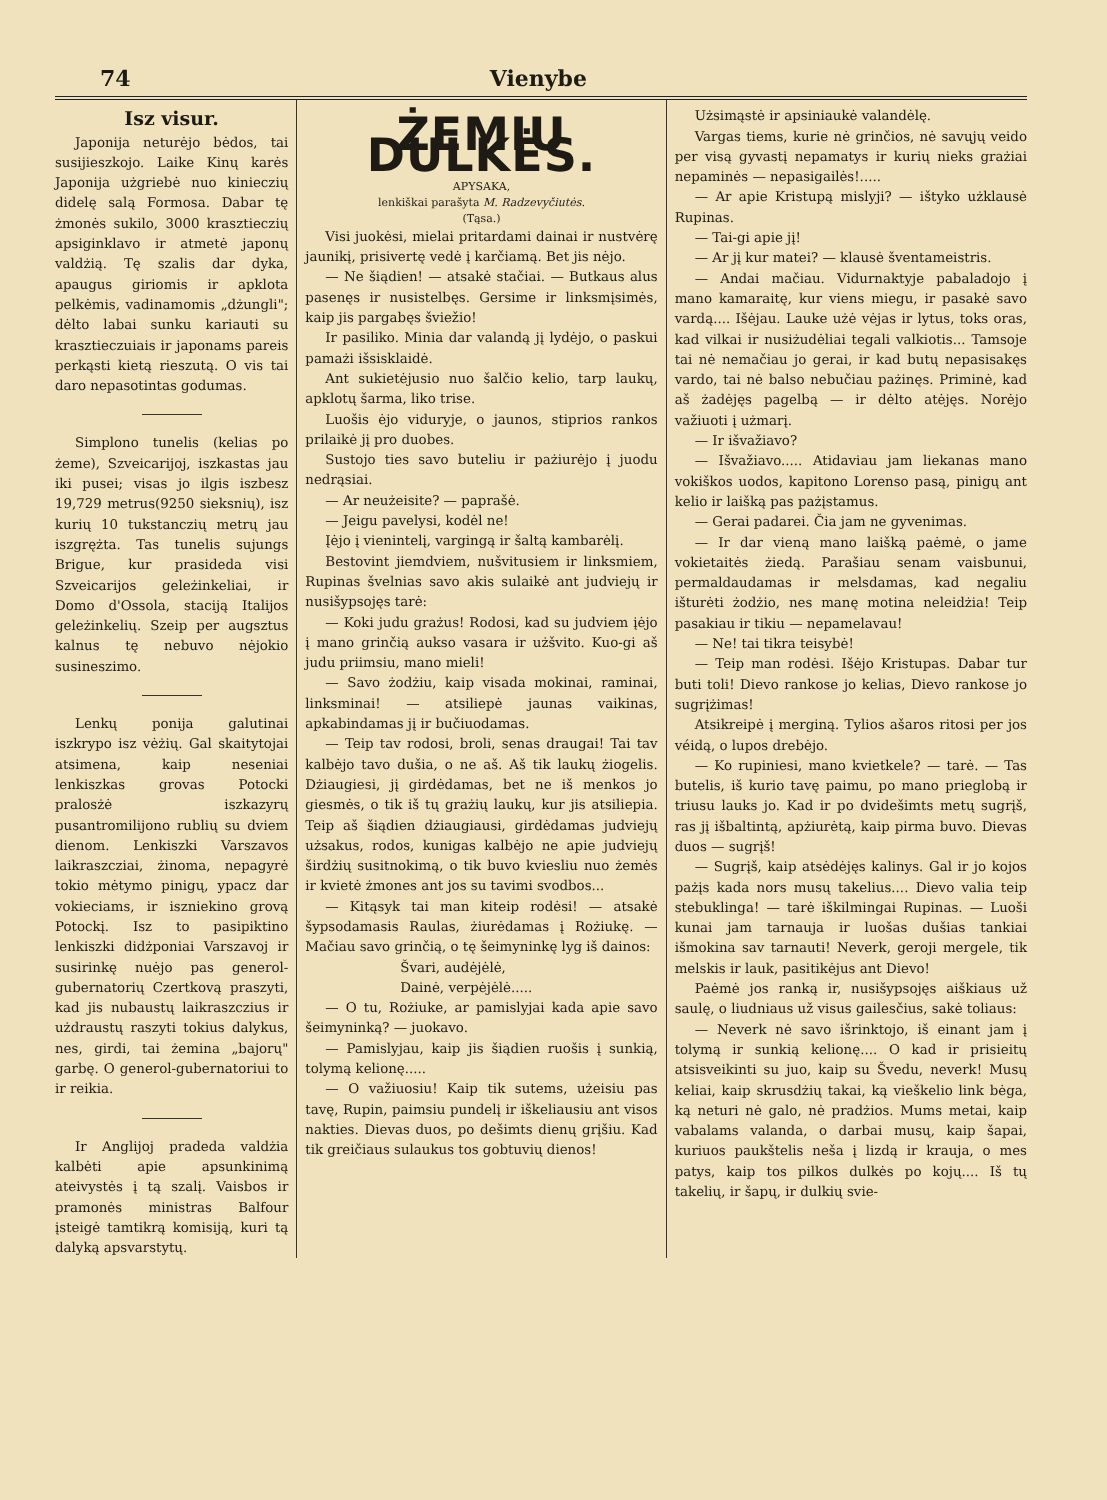74 Vienybe
Isz visur.
Japonija neturėjo bėdos, tai susijieszkojo. Laike Kinų karės Japonija użgriebė nuo kinieczių didelę salą Formosa. Dabar tę żmonės sukilo, 3000 krasztieczių apsiginklavo ir atmetė japonų valdżią. Tę szalis dar dyka, apaugus giriomis ir apklota pelkėmis, vadinamomis „dżungli"; dėlto labai sunku kariauti su krasztieczuiais ir japonams pareis perkąsti kietą rieszutą. O vis tai daro nepasotintas godumas.
Simplono tunelis (kelias po żeme), Szveicarijoj, iszkastas jau iki pusei; visas jo ilgis iszbesz 19,729 metrus(9250 sieksnių), isz kurių 10 tukstanczių metrų jau iszgrężta. Tas tunelis sujungs Brigue, kur prasideda visi Szveicarijos geleżinkeliai, ir Domo d'Ossola, staciją Italijos geleżinkelių. Szeip per augsztus kalnus tę nebuvo nėjokio susineszimo.
Lenkų ponija galutinai iszkrypo isz vėżių. Gal skaitytojai atsimena, kaip neseniai lenkiszkas grovas Potocki pralosżė iszkazyrų pusantromilijono rublių su dviem dienom. Lenkiszki Varszavos laikraszcziai, żinoma, nepagyrė tokio mėtymo pinigų, ypacz dar vokieciams, ir iszniekino grovą Potockį. Isz to pasipiktino lenkiszki didżponiai Varszavoj ir susirinkę nuėjo pas generol-gubernatorių Czertkovą praszyti, kad jis nubaustų laikraszczius ir użdraustų raszyti tokius dalykus, nes, girdi, tai żemina „bajorų" garbę. O generol-gubernatoriui to ir reikia.
Ir Anglijoj pradeda valdżia kalbėti apie apsunkinimą ateivystės į tą szalį. Vaisbos ir pramonės ministras Balfour įsteigė tamtikrą komisiją, kuri tą dalyką apsvarstytų.
ŻEMIU DULKĖS.
APYSAKA,
lenkiškai parašyta M. Radzevyčiutės.
(Tąsa.)
Visi juokėsi, mielai pritardami dainai ir nustvėrę jaunikį, prisivertę vedė į karčiamą. Bet jis nėjo.
— Ne šiądien! — atsakė stačiai. — Butkaus alus pasenęs ir nusistelbęs. Gersime ir linksmįsimės, kaip jis pargabęs šviežio!
Ir pasiliko. Minia dar valandą jį lydėjo, o paskui pamażi išsisklaidė.
Ant sukietėjusio nuo šalčio kelio, tarp laukų, apklotų šarma, liko trise.
Luošis ėjo viduryje, o jaunos, stiprios rankos prilaikė jį pro duobes.
Sustojo ties savo buteliu ir pażiurėjo į juodu nedrąsiai.
— Ar neużeisite? — paprašė.
— Jeigu pavelysi, kodėl ne!
Įėjo į vienintelį, vargingą ir šaltą kambarėlį.
Bestovint jiemdviem, nušvitusiem ir linksmiem, Rupinas švelnias savo akis sulaikė ant judviejų ir nusišypsojęs tarė:
— Koki judu grażus! Rodosi, kad su judviem įėjo į mano grinčią aukso vasara ir użšvito. Kuo-gi aš judu priimsiu, mano mieli!
— Savo żodżiu, kaip visada mokinai, raminai, linksminai! — atsiliepė jaunas vaikinas, apkabindamas jį ir bučiuodamas.
— Teip tav rodosi, broli, senas draugai! Tai tav kalbėjo tavo dušia, o ne aš. Aš tik laukų żiogelis. Dżiaugiesi, jį girdėdamas, bet ne iš menkos jo giesmės, o tik iš tų grażių laukų, kur jis atsiliepia. Teip aš šiądien dżiaugiausi, girdėdamas judviejų użsakus, rodos, kunigas kalbėjo ne apie judviejų širdżių susitnokimą, o tik buvo kviesliu nuo żemės ir kvietė żmones ant jos su tavimi svodbos...
— Kitąsyk tai man kiteip rodėsi! — atsakė šypsodamasis Raulas, żiurėdamas į Rożiukę. — Mačiau savo grinčią, o tę šeimyninkę lyg iš dainos:
Švari, audėjėlė,
Dainė, verpėjėlė.....
— O tu, Rożiuke, ar pamislyjai kada apie savo šeimyninką? — juokavo.
— Pamislyjau, kaip jis šiądien ruošis į sunkią, tolymą kelionę.....
— O važiuosiu! Kaip tik sutems, użeisiu pas tavę, Rupin, paimsiu pundelį ir iškeliausiu ant visos nakties. Dievas duos, po dešimts dienų grįšiu. Kad tik greičiaus sulaukus tos gobtuvių dienos!
Użsimąstė ir apsiniaukė valandėlę.
Vargas tiems, kurie nė grinčios, nė savųjų veido per visą gyvastį nepamatys ir kurių nieks grażiai nepaminės — nepasigailės!.....
— Ar apie Kristupą mislyji? — ištyko użklausė Rupinas.
— Tai-gi apie jį!
— Ar jį kur matei? — klausė šventameistris.
— Andai mačiau. Vidurnaktyje pabaladojo į mano kamaraitę, kur viens miegu, ir pasakė savo vardą.... Išėjau. Lauke użė vėjas ir lytus, toks oras, kad vilkai ir nusiżudėliai tegali valkiotis... Tamsoje tai nė nemačiau jo gerai, ir kad butų nepasisakęs vardo, tai nė balso nebučiau pażinęs. Priminė, kad aš żadėjęs pagelbą — ir dėlto atėjęs. Norėjo važiuoti į użmarį.
— Ir išvažiavo?
— Išvažiavo..... Atidaviau jam liekanas mano vokiškos uodos, kapitono Lorenso pasą, pinigų ant kelio ir laišką pas pażįstamus.
— Gerai padarei. Čia jam ne gyvenimas.
— Ir dar vieną mano laišką paėmė, o jame vokietaitės żiedą. Parašiau senam vaisbunui, permaldaudamas ir melsdamas, kad negaliu išturėti żodżio, nes manę motina neleidżia! Teip pasakiau ir tikiu — nepamelavau!
— Ne! tai tikra teisybė!
— Teip man rodėsi. Išėjo Kristupas. Dabar tur buti toli! Dievo rankose jo kelias, Dievo rankose jo sugrįżimas!
Atsikreipė į merginą. Tylios ašaros ritosi per jos véidą, o lupos drebėjo.
— Ko rupiniesi, mano kvietkele? — tarė. — Tas butelis, iš kurio tavę paimu, po mano prieglobą ir triusu lauks jo. Kad ir po dvidešimts metų sugrįš, ras jį išbaltintą, apżiurėtą, kaip pirma buvo. Dievas duos — sugrįš!
— Sugrįš, kaip atsėdėjęs kalinys. Gal ir jo kojos pażįs kada nors musų takelius.... Dievo valia teip stebuklinga! — tarė iškilmingai Rupinas. — Luoši kunai jam tarnauja ir luošas dušias tankiai išmokina sav tarnauti! Neverk, geroji mergele, tik melskis ir lauk, pasitikėjus ant Dievo!
Paėmė jos ranką ir, nusišypsojęs aiškiaus už saulę, o liudniaus už visus gailesčius, sakė toliaus:
— Neverk nė savo išrinktojo, iš einant jam į tolymą ir sunkią kelionę.... O kad ir prisieitų atsisveikinti su juo, kaip su Švedu, neverk! Musų keliai, kaip skrusdżių takai, ką vieškelio link bėga, ką neturi nė galo, nė pradżios. Mums metai, kaip vabalams valanda, o darbai musų, kaip šapai, kuriuos paukštelis neša į lizdą ir krauja, o mes patys, kaip tos pilkos dulkės po kojų.... Iš tų takelių, ir šapų, ir dulkių svie-